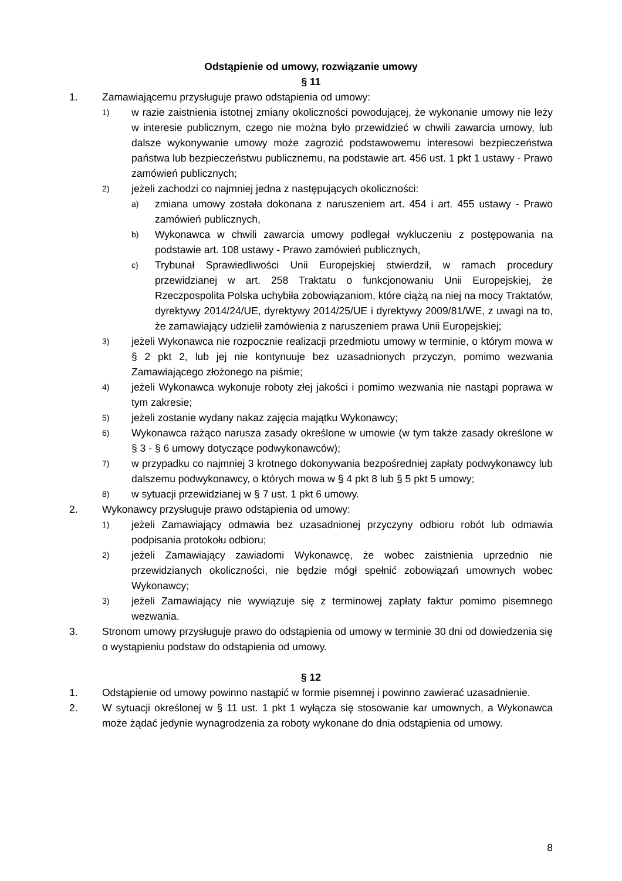Odstąpienie od umowy, rozwiązanie umowy
§ 11
1. Zamawiającemu przysługuje prawo odstąpienia od umowy:
1) w razie zaistnienia istotnej zmiany okoliczności powodującej, że wykonanie umowy nie leży w interesie publicznym, czego nie można było przewidzieć w chwili zawarcia umowy, lub dalsze wykonywanie umowy może zagrozić podstawowemu interesowi bezpieczeństwa państwa lub bezpieczeństwu publicznemu, na podstawie art. 456 ust. 1 pkt 1 ustawy - Prawo zamówień publicznych;
2) jeżeli zachodzi co najmniej jedna z następujących okoliczności:
a) zmiana umowy została dokonana z naruszeniem art. 454 i art. 455 ustawy - Prawo zamówień publicznych,
b) Wykonawca w chwili zawarcia umowy podlegał wykluczeniu z postępowania na podstawie art. 108 ustawy - Prawo zamówień publicznych,
c) Trybunał Sprawiedliwości Unii Europejskiej stwierdził, w ramach procedury przewidzianej w art. 258 Traktatu o funkcjonowaniu Unii Europejskiej, że Rzeczpospolita Polska uchybiła zobowiązaniom, które ciążą na niej na mocy Traktatów, dyrektywy 2014/24/UE, dyrektywy 2014/25/UE i dyrektywy 2009/81/WE, z uwagi na to, że zamawiający udzielił zamówienia z naruszeniem prawa Unii Europejskiej;
3) jeżeli Wykonawca nie rozpocznie realizacji przedmiotu umowy w terminie, o którym mowa w § 2 pkt 2, lub jej nie kontynuuje bez uzasadnionych przyczyn, pomimo wezwania Zamawiającego złożonego na piśmie;
4) jeżeli Wykonawca wykonuje roboty złej jakości i pomimo wezwania nie nastąpi poprawa w tym zakresie;
5) jeżeli zostanie wydany nakaz zajęcia majątku Wykonawcy;
6) Wykonawca rażąco narusza zasady określone w umowie (w tym także zasady określone w § 3 - § 6 umowy dotyczące podwykonawców);
7) w przypadku co najmniej 3 krotnego dokonywania bezpośredniej zapłaty podwykonawcy lub dalszemu podwykonawcy, o których mowa w § 4 pkt 8 lub § 5 pkt 5 umowy;
8) w sytuacji przewidzianej w § 7 ust. 1 pkt 6 umowy.
2. Wykonawcy przysługuje prawo odstąpienia od umowy:
1) jeżeli Zamawiający odmawia bez uzasadnionej przyczyny odbioru robót lub odmawia podpisania protokołu odbioru;
2) jeżeli Zamawiający zawiadomi Wykonawcę, że wobec zaistnienia uprzednio nie przewidzianych okoliczności, nie będzie mógł spełnić zobowiązań umownych wobec Wykonawcy;
3) jeżeli Zamawiający nie wywiązuje się z terminowej zapłaty faktur pomimo pisemnego wezwania.
3. Stronom umowy przysługuje prawo do odstąpienia od umowy w terminie 30 dni od dowiedzenia się o wystąpieniu podstaw do odstąpienia od umowy.
§ 12
1. Odstąpienie od umowy powinno nastąpić w formie pisemnej i powinno zawierać uzasadnienie.
2. W sytuacji określonej w § 11 ust. 1 pkt 1 wyłącza się stosowanie kar umownych, a Wykonawca może żądać jedynie wynagrodzenia za roboty wykonane do dnia odstąpienia od umowy.
8